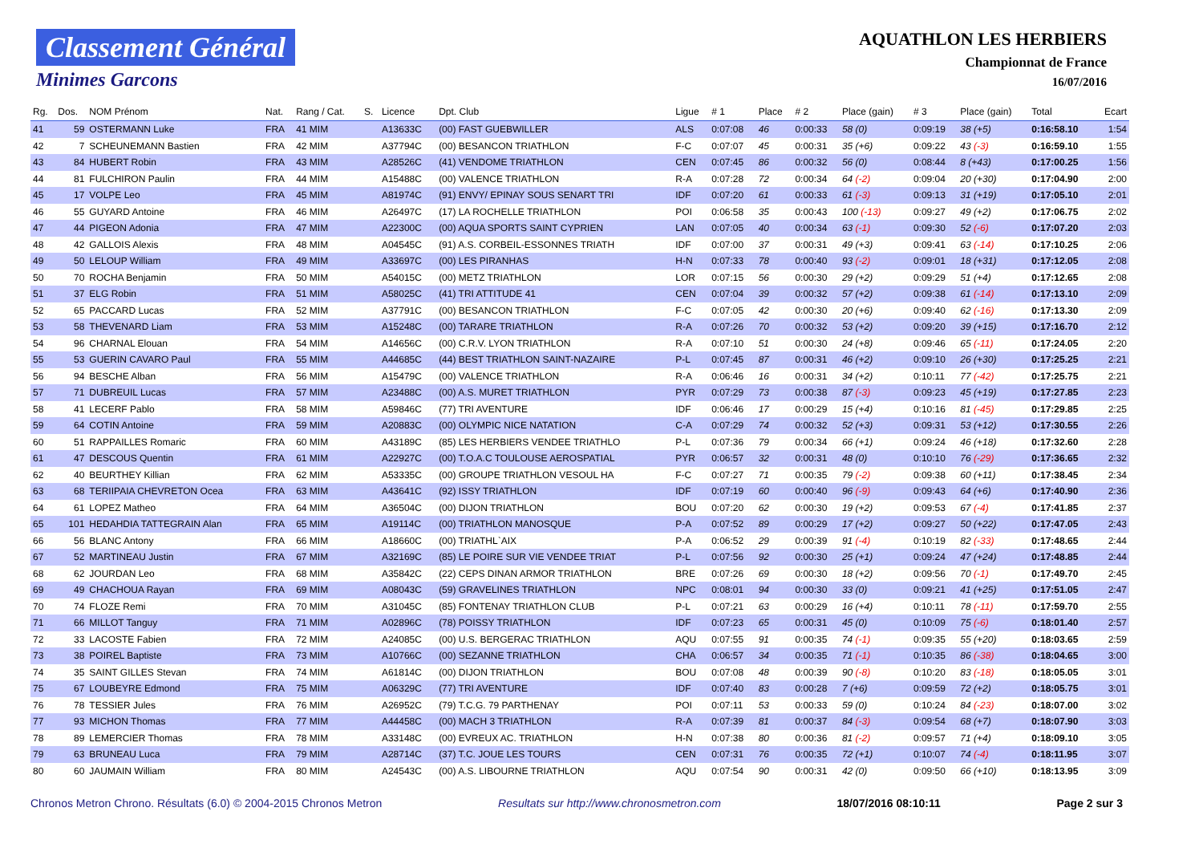Classement Général
Minimes Garcons
AQUATHLON LES HERBIERS
Championnat de France
16/07/2016
| Rg. | Dos. | NOM Prénom | Nat. | Rang / Cat. | S. | Licence | Dpt. Club | Ligue | # 1 | Place | # 2 | Place (gain) | # 3 | Place (gain) | Total | Ecart |
| --- | --- | --- | --- | --- | --- | --- | --- | --- | --- | --- | --- | --- | --- | --- | --- | --- |
| 41 | 59 | OSTERMANN Luke | FRA | 41 MIM | | A13633C | (00) FAST GUEBWILLER | ALS | 0:07:08 | 46 | 0:00:33 | 58 (0) | 0:09:19 | 38 (+5) | 0:16:58.10 | 1:54 |
| 42 | 7 | SCHEUNEMANN Bastien | FRA | 42 MIM | | A37794C | (00) BESANCON TRIATHLON | F-C | 0:07:07 | 45 | 0:00:31 | 35 (+6) | 0:09:22 | 43 (-3) | 0:16:59.10 | 1:55 |
| 43 | 84 | HUBERT Robin | FRA | 43 MIM | | A28526C | (41) VENDOME TRIATHLON | CEN | 0:07:45 | 86 | 0:00:32 | 56 (0) | 0:08:44 | 8 (+43) | 0:17:00.25 | 1:56 |
| 44 | 81 | FULCHIRON Paulin | FRA | 44 MIM | | A15488C | (00) VALENCE TRIATHLON | R-A | 0:07:28 | 72 | 0:00:34 | 64 (-2) | 0:09:04 | 20 (+30) | 0:17:04.90 | 2:00 |
| 45 | 17 | VOLPE Leo | FRA | 45 MIM | | A81974C | (91) ENVY/ EPINAY SOUS SENART TRI | IDF | 0:07:20 | 61 | 0:00:33 | 61 (-3) | 0:09:13 | 31 (+19) | 0:17:05.10 | 2:01 |
| 46 | 55 | GUYARD Antoine | FRA | 46 MIM | | A26497C | (17) LA ROCHELLE TRIATHLON | POI | 0:06:58 | 35 | 0:00:43 | 100 (-13) | 0:09:27 | 49 (+2) | 0:17:06.75 | 2:02 |
| 47 | 44 | PIGEON Adonia | FRA | 47 MIM | | A22300C | (00) AQUA SPORTS SAINT CYPRIEN | LAN | 0:07:05 | 40 | 0:00:34 | 63 (-1) | 0:09:30 | 52 (-6) | 0:17:07.20 | 2:03 |
| 48 | 42 | GALLOIS Alexis | FRA | 48 MIM | | A04545C | (91) A.S. CORBEIL-ESSONNES TRIATH | IDF | 0:07:00 | 37 | 0:00:31 | 49 (+3) | 0:09:41 | 63 (-14) | 0:17:10.25 | 2:06 |
| 49 | 50 | LELOUP William | FRA | 49 MIM | | A33697C | (00) LES PIRANHAS | H-N | 0:07:33 | 78 | 0:00:40 | 93 (-2) | 0:09:01 | 18 (+31) | 0:17:12.05 | 2:08 |
| 50 | 70 | ROCHA Benjamin | FRA | 50 MIM | | A54015C | (00) METZ TRIATHLON | LOR | 0:07:15 | 56 | 0:00:30 | 29 (+2) | 0:09:29 | 51 (+4) | 0:17:12.65 | 2:08 |
| 51 | 37 | ELG Robin | FRA | 51 MIM | | A58025C | (41) TRI ATTITUDE 41 | CEN | 0:07:04 | 39 | 0:00:32 | 57 (+2) | 0:09:38 | 61 (-14) | 0:17:13.10 | 2:09 |
| 52 | 65 | PACCARD Lucas | FRA | 52 MIM | | A37791C | (00) BESANCON TRIATHLON | F-C | 0:07:05 | 42 | 0:00:30 | 20 (+6) | 0:09:40 | 62 (-16) | 0:17:13.30 | 2:09 |
| 53 | 58 | THEVENARD Liam | FRA | 53 MIM | | A15248C | (00) TARARE TRIATHLON | R-A | 0:07:26 | 70 | 0:00:32 | 53 (+2) | 0:09:20 | 39 (+15) | 0:17:16.70 | 2:12 |
| 54 | 96 | CHARNAL Elouan | FRA | 54 MIM | | A14656C | (00) C.R.V. LYON TRIATHLON | R-A | 0:07:10 | 51 | 0:00:30 | 24 (+8) | 0:09:46 | 65 (-11) | 0:17:24.05 | 2:20 |
| 55 | 53 | GUERIN CAVARO Paul | FRA | 55 MIM | | A44685C | (44) BEST TRIATHLON SAINT-NAZAIRE | P-L | 0:07:45 | 87 | 0:00:31 | 46 (+2) | 0:09:10 | 26 (+30) | 0:17:25.25 | 2:21 |
| 56 | 94 | BESCHE Alban | FRA | 56 MIM | | A15479C | (00) VALENCE TRIATHLON | R-A | 0:06:46 | 16 | 0:00:31 | 34 (+2) | 0:10:11 | 77 (-42) | 0:17:25.75 | 2:21 |
| 57 | 71 | DUBREUIL Lucas | FRA | 57 MIM | | A23488C | (00) A.S. MURET TRIATHLON | PYR | 0:07:29 | 73 | 0:00:38 | 87 (-3) | 0:09:23 | 45 (+19) | 0:17:27.85 | 2:23 |
| 58 | 41 | LECERF Pablo | FRA | 58 MIM | | A59846C | (77) TRI AVENTURE | IDF | 0:06:46 | 17 | 0:00:29 | 15 (+4) | 0:10:16 | 81 (-45) | 0:17:29.85 | 2:25 |
| 59 | 64 | COTIN Antoine | FRA | 59 MIM | | A20883C | (00) OLYMPIC NICE NATATION | C-A | 0:07:29 | 74 | 0:00:32 | 52 (+3) | 0:09:31 | 53 (+12) | 0:17:30.55 | 2:26 |
| 60 | 51 | RAPPAILLES Romaric | FRA | 60 MIM | | A43189C | (85) LES HERBIERS VENDEE TRIATHLO | P-L | 0:07:36 | 79 | 0:00:34 | 66 (+1) | 0:09:24 | 46 (+18) | 0:17:32.60 | 2:28 |
| 61 | 47 | DESCOUS Quentin | FRA | 61 MIM | | A22927C | (00) T.O.A.C TOULOUSE AEROSPATIAL | PYR | 0:06:57 | 32 | 0:00:31 | 48 (0) | 0:10:10 | 76 (-29) | 0:17:36.65 | 2:32 |
| 62 | 40 | BEURTHEY Killian | FRA | 62 MIM | | A53335C | (00) GROUPE TRIATHLON VESOUL HA | F-C | 0:07:27 | 71 | 0:00:35 | 79 (-2) | 0:09:38 | 60 (+11) | 0:17:38.45 | 2:34 |
| 63 | 68 | TERIIPAIA CHEVRETON Ocea | FRA | 63 MIM | | A43641C | (92) ISSY TRIATHLON | IDF | 0:07:19 | 60 | 0:00:40 | 96 (-9) | 0:09:43 | 64 (+6) | 0:17:40.90 | 2:36 |
| 64 | 61 | LOPEZ Matheo | FRA | 64 MIM | | A36504C | (00) DIJON TRIATHLON | BOU | 0:07:20 | 62 | 0:00:30 | 19 (+2) | 0:09:53 | 67 (-4) | 0:17:41.85 | 2:37 |
| 65 | 101 | HEDAHDIA TATTEGRAIN Alan | FRA | 65 MIM | | A19114C | (00) TRIATHLON MANOSQUE | P-A | 0:07:52 | 89 | 0:00:29 | 17 (+2) | 0:09:27 | 50 (+22) | 0:17:47.05 | 2:43 |
| 66 | 56 | BLANC Antony | FRA | 66 MIM | | A18660C | (00) TRIATHL`AIX | P-A | 0:06:52 | 29 | 0:00:39 | 91 (-4) | 0:10:19 | 82 (-33) | 0:17:48.65 | 2:44 |
| 67 | 52 | MARTINEAU Justin | FRA | 67 MIM | | A32169C | (85) LE POIRE SUR VIE VENDEE TRIAT | P-L | 0:07:56 | 92 | 0:00:30 | 25 (+1) | 0:09:24 | 47 (+24) | 0:17:48.85 | 2:44 |
| 68 | 62 | JOURDAN Leo | FRA | 68 MIM | | A35842C | (22) CEPS DINAN ARMOR TRIATHLON | BRE | 0:07:26 | 69 | 0:00:30 | 18 (+2) | 0:09:56 | 70 (-1) | 0:17:49.70 | 2:45 |
| 69 | 49 | CHACHOUA Rayan | FRA | 69 MIM | | A08043C | (59) GRAVELINES TRIATHLON | NPC | 0:08:01 | 94 | 0:00:30 | 33 (0) | 0:09:21 | 41 (+25) | 0:17:51.05 | 2:47 |
| 70 | 74 | FLOZE Remi | FRA | 70 MIM | | A31045C | (85) FONTENAY TRIATHLON CLUB | P-L | 0:07:21 | 63 | 0:00:29 | 16 (+4) | 0:10:11 | 78 (-11) | 0:17:59.70 | 2:55 |
| 71 | 66 | MILLOT Tanguy | FRA | 71 MIM | | A02896C | (78) POISSY TRIATHLON | IDF | 0:07:23 | 65 | 0:00:31 | 45 (0) | 0:10:09 | 75 (-6) | 0:18:01.40 | 2:57 |
| 72 | 33 | LACOSTE Fabien | FRA | 72 MIM | | A24085C | (00) U.S. BERGERAC TRIATHLON | AQU | 0:07:55 | 91 | 0:00:35 | 74 (-1) | 0:09:35 | 55 (+20) | 0:18:03.65 | 2:59 |
| 73 | 38 | POIREL Baptiste | FRA | 73 MIM | | A10766C | (00) SEZANNE TRIATHLON | CHA | 0:06:57 | 34 | 0:00:35 | 71 (-1) | 0:10:35 | 86 (-38) | 0:18:04.65 | 3:00 |
| 74 | 35 | SAINT GILLES Stevan | FRA | 74 MIM | | A61814C | (00) DIJON TRIATHLON | BOU | 0:07:08 | 48 | 0:00:39 | 90 (-8) | 0:10:20 | 83 (-18) | 0:18:05.05 | 3:01 |
| 75 | 67 | LOUBEYRE Edmond | FRA | 75 MIM | | A06329C | (77) TRI AVENTURE | IDF | 0:07:40 | 83 | 0:00:28 | 7 (+6) | 0:09:59 | 72 (+2) | 0:18:05.75 | 3:01 |
| 76 | 78 | TESSIER Jules | FRA | 76 MIM | | A26952C | (79) T.C.G. 79 PARTHENAY | POI | 0:07:11 | 53 | 0:00:33 | 59 (0) | 0:10:24 | 84 (-23) | 0:18:07.00 | 3:02 |
| 77 | 93 | MICHON Thomas | FRA | 77 MIM | | A44458C | (00) MACH 3 TRIATHLON | R-A | 0:07:39 | 81 | 0:00:37 | 84 (-3) | 0:09:54 | 68 (+7) | 0:18:07.90 | 3:03 |
| 78 | 89 | LEMERCIER Thomas | FRA | 78 MIM | | A33148C | (00) EVREUX AC. TRIATHLON | H-N | 0:07:38 | 80 | 0:00:36 | 81 (-2) | 0:09:57 | 71 (+4) | 0:18:09.10 | 3:05 |
| 79 | 63 | BRUNEAU Luca | FRA | 79 MIM | | A28714C | (37) T.C. JOUE LES TOURS | CEN | 0:07:31 | 76 | 0:00:35 | 72 (+1) | 0:10:07 | 74 (-4) | 0:18:11.95 | 3:07 |
| 80 | 60 | JAUMAIN William | FRA | 80 MIM | | A24543C | (00) A.S. LIBOURNE TRIATHLON | AQU | 0:07:54 | 90 | 0:00:31 | 42 (0) | 0:09:50 | 66 (+10) | 0:18:13.95 | 3:09 |
Chronos Metron Chrono. Résultats (6.0) © 2004-2015 Chronos Metron Resultats sur http://www.chronosmetron.com 18/07/2016 08:10:11 Page 2 sur 3